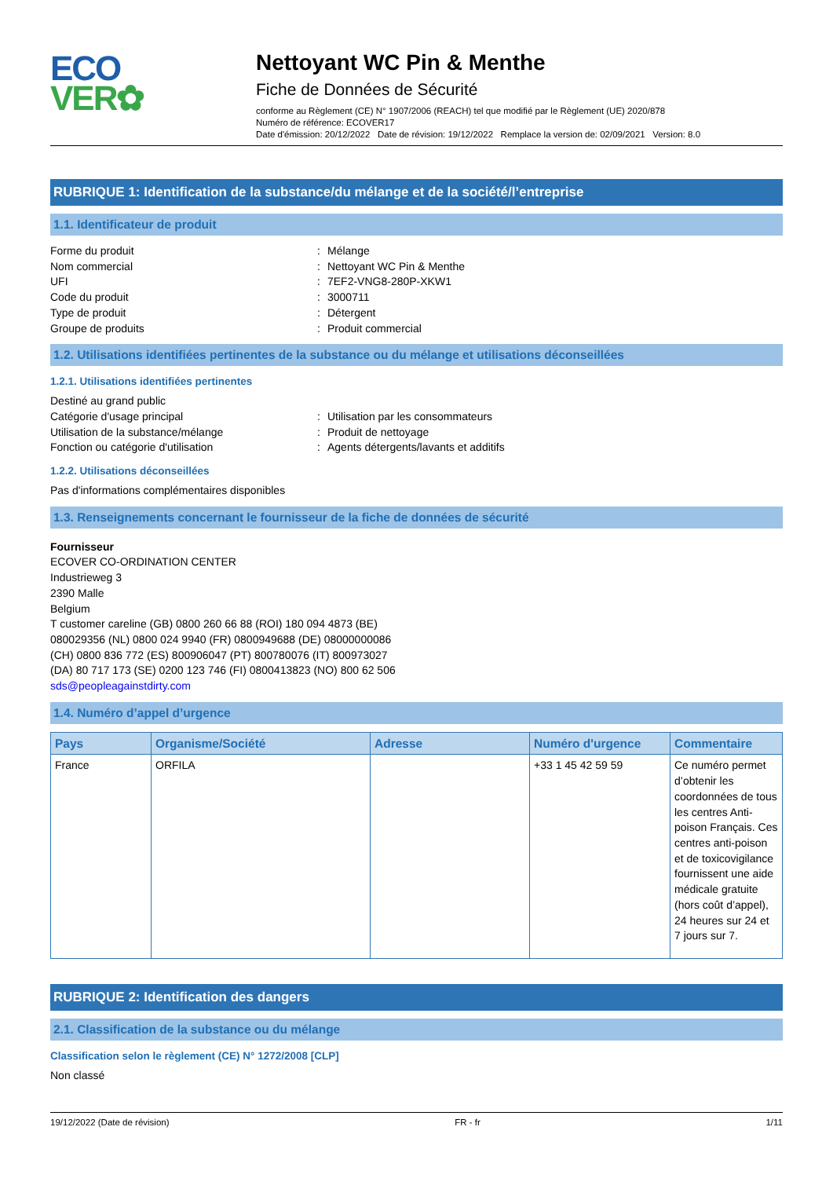ECO
VER✿
Nettoyant WC Pin & Menthe
Fiche de Données de Sécurité
conforme au Règlement (CE) N° 1907/2006 (REACH) tel que modifié par le Règlement (UE) 2020/878
Numéro de référence: ECOVER17
Date d'émission: 20/12/2022 Date de révision: 19/12/2022 Remplace la version de: 02/09/2021 Version: 8.0
RUBRIQUE 1: Identification de la substance/du mélange et de la société/l’entreprise
1.1. Identificateur de produit
Forme du produit: Mélange
Nom commercial: Nettoyant WC Pin & Menthe
UFI: 7EF2-VNG8-280P-XKW1
Code du produit: 3000711
Type de produit: Détergent
Groupe de produits: Produit commercial
1.2. Utilisations identifiées pertinentes de la substance ou du mélange et utilisations déconseillées
1.2.1. Utilisations identifiées pertinentes
Destiné au grand public
Catégorie d'usage principal: Utilisation par les consommateurs
Utilisation de la substance/mélange: Produit de nettoyage
Fonction ou catégorie d'utilisation: Agents détergents/lavants et additifs
1.2.2. Utilisations déconseillées
Pas d'informations complémentaires disponibles
1.3. Renseignements concernant le fournisseur de la fiche de données de sécurité
Fournisseur
ECOVER CO-ORDINATION CENTER
Industrieweg 3
2390 Malle
Belgium
T customer careline (GB) 0800 260 66 88 (ROI) 180 094 4873 (BE)
080029356 (NL) 0800 024 9940 (FR) 0800949688 (DE) 08000000086
(CH) 0800 836 772 (ES) 800906047 (PT) 800780076 (IT) 800973027
(DA) 80 717 173 (SE) 0200 123 746 (FI) 0800413823 (NO) 800 62 506
sds@peopleagainstdirty.com
1.4. Numéro d’appel d’urgence
| Pays | Organisme/Société | Adresse | Numéro d'urgence | Commentaire |
| --- | --- | --- | --- | --- |
| France | ORFILA | | +33 1 45 42 59 59 | Ce numéro permet d’obtenir les coordonnées de tous les centres Anti-poison Français. Ces centres anti-poison et de toxicovigilance fournissent une aide médicale gratuite (hors coût d’appel), 24 heures sur 24 et 7 jours sur 7. |
RUBRIQUE 2: Identification des dangers
2.1. Classification de la substance ou du mélange
Classification selon le règlement (CE) N° 1272/2008 [CLP]
Non classé
19/12/2022 (Date de révision) FR - fr 1/11